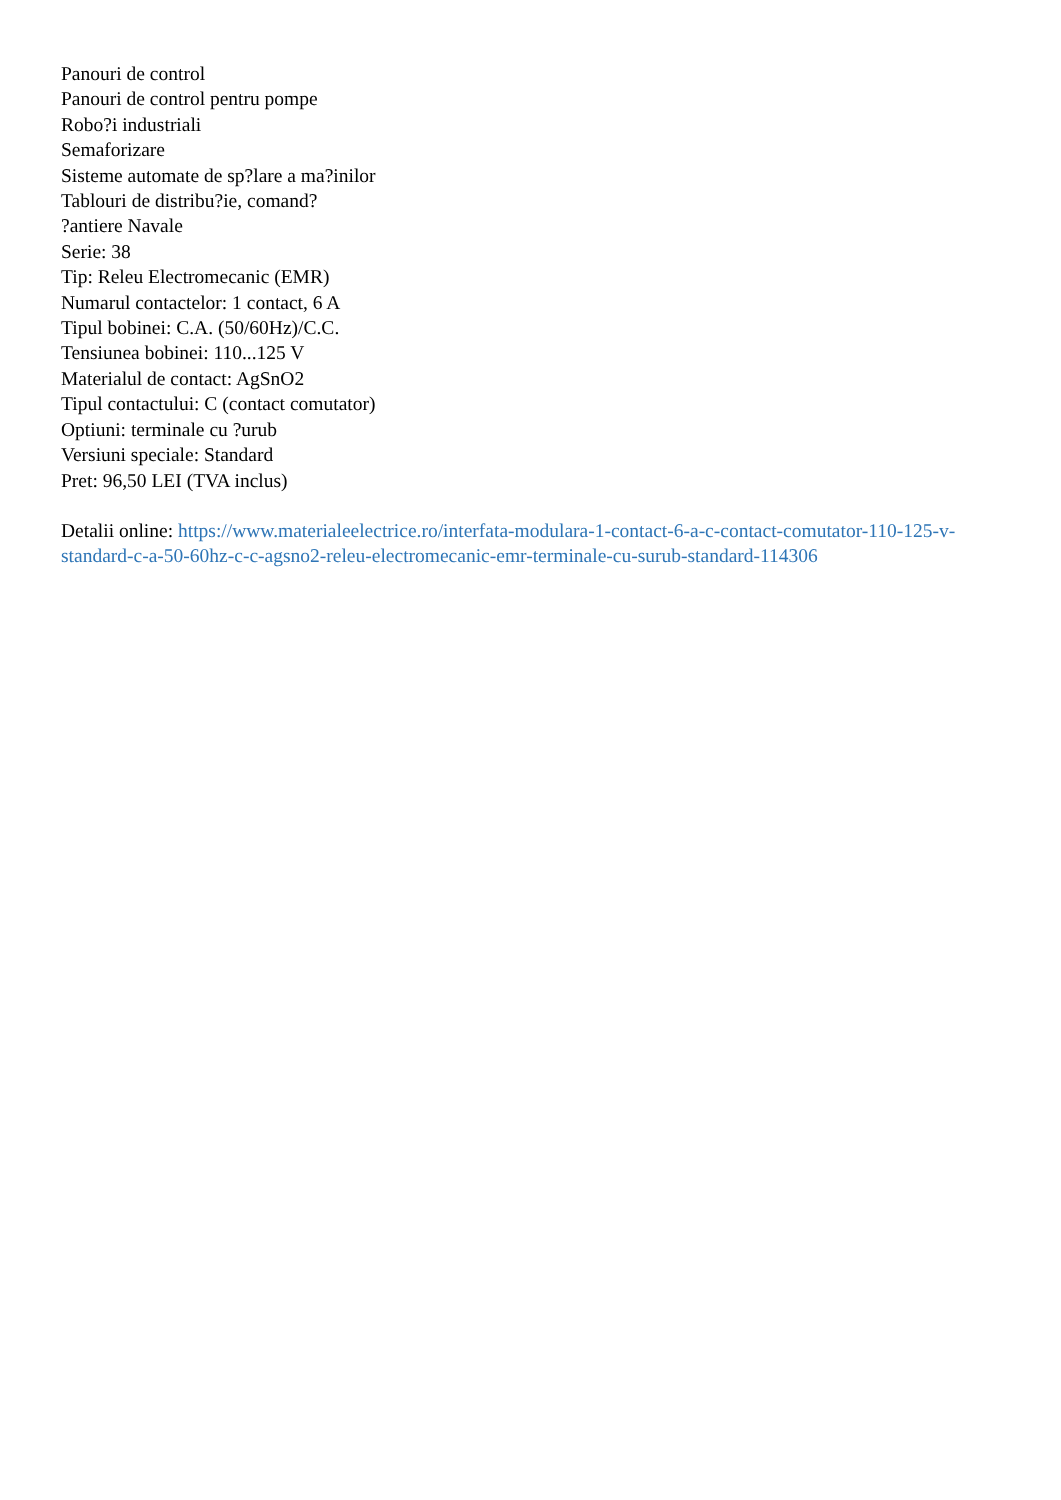Panouri de control
Panouri de control pentru pompe
Robo?i industriali
Semaforizare
Sisteme automate de sp?lare a ma?inilor
Tablouri de distribu?ie, comand?
?antiere Navale
Serie: 38
Tip: Releu Electromecanic (EMR)
Numarul contactelor: 1 contact, 6 A
Tipul bobinei: C.A. (50/60Hz)/C.C.
Tensiunea bobinei: 110...125 V
Materialul de contact: AgSnO2
Tipul contactului: C (contact comutator)
Optiuni: terminale cu ?urub
Versiuni speciale: Standard
Pret: 96,50 LEI (TVA inclus)
Detalii online: https://www.materialeelectrice.ro/interfata-modulara-1-contact-6-a-c-contact-comutator-110-125-v-standard-c-a-50-60hz-c-c-agsno2-releu-electromecanic-emr-terminale-cu-surub-standard-114306